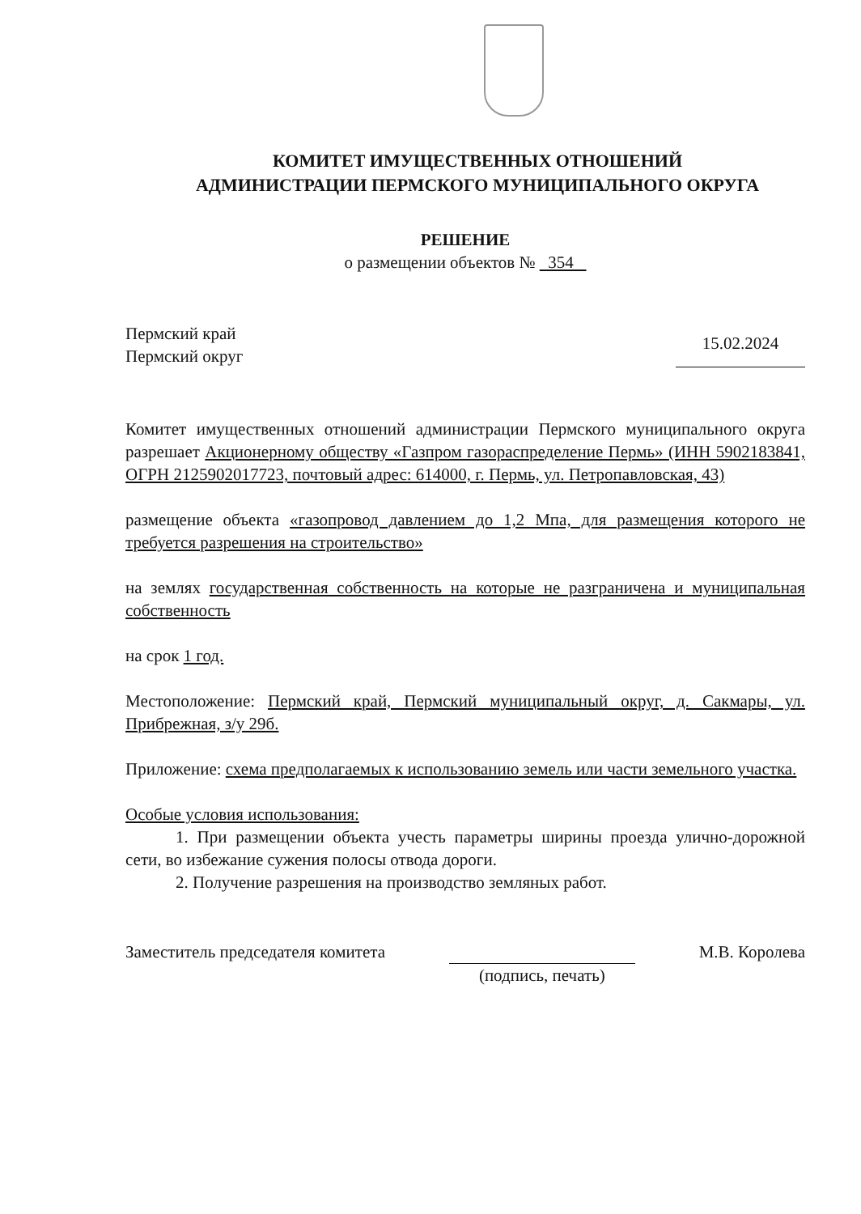КОМИТЕТ ИМУЩЕСТВЕННЫХ ОТНОШЕНИЙ
АДМИНИСТРАЦИИ ПЕРМСКОГО МУНИЦИПАЛЬНОГО ОКРУГА
РЕШЕНИЕ
о размещении объектов № 354
Пермский край
Пермский округ
15.02.2024
Комитет имущественных отношений администрации Пермского муниципального округа разрешает Акционерному обществу «Газпром газораспределение Пермь» (ИНН 5902183841, ОГРН 2125902017723, почтовый адрес: 614000, г. Пермь, ул. Петропавловская, 43)
размещение объекта «газопровод давлением до 1,2 Мпа, для размещения которого не требуется разрешения на строительство»
на землях государственная собственность на которые не разграничена и муниципальная собственность
на срок 1 год.
Местоположение: Пермский край, Пермский муниципальный округ, д. Сакмары, ул. Прибрежная, з/у 29б.
Приложение: схема предполагаемых к использованию земель или части земельного участка.
Особые условия использования:
1. При размещении объекта учесть параметры ширины проезда улично-дорожной сети, во избежание сужения полосы отвода дороги.
2. Получение разрешения на производство земляных работ.
Заместитель председателя комитета
(подпись, печать) М.В. Королева